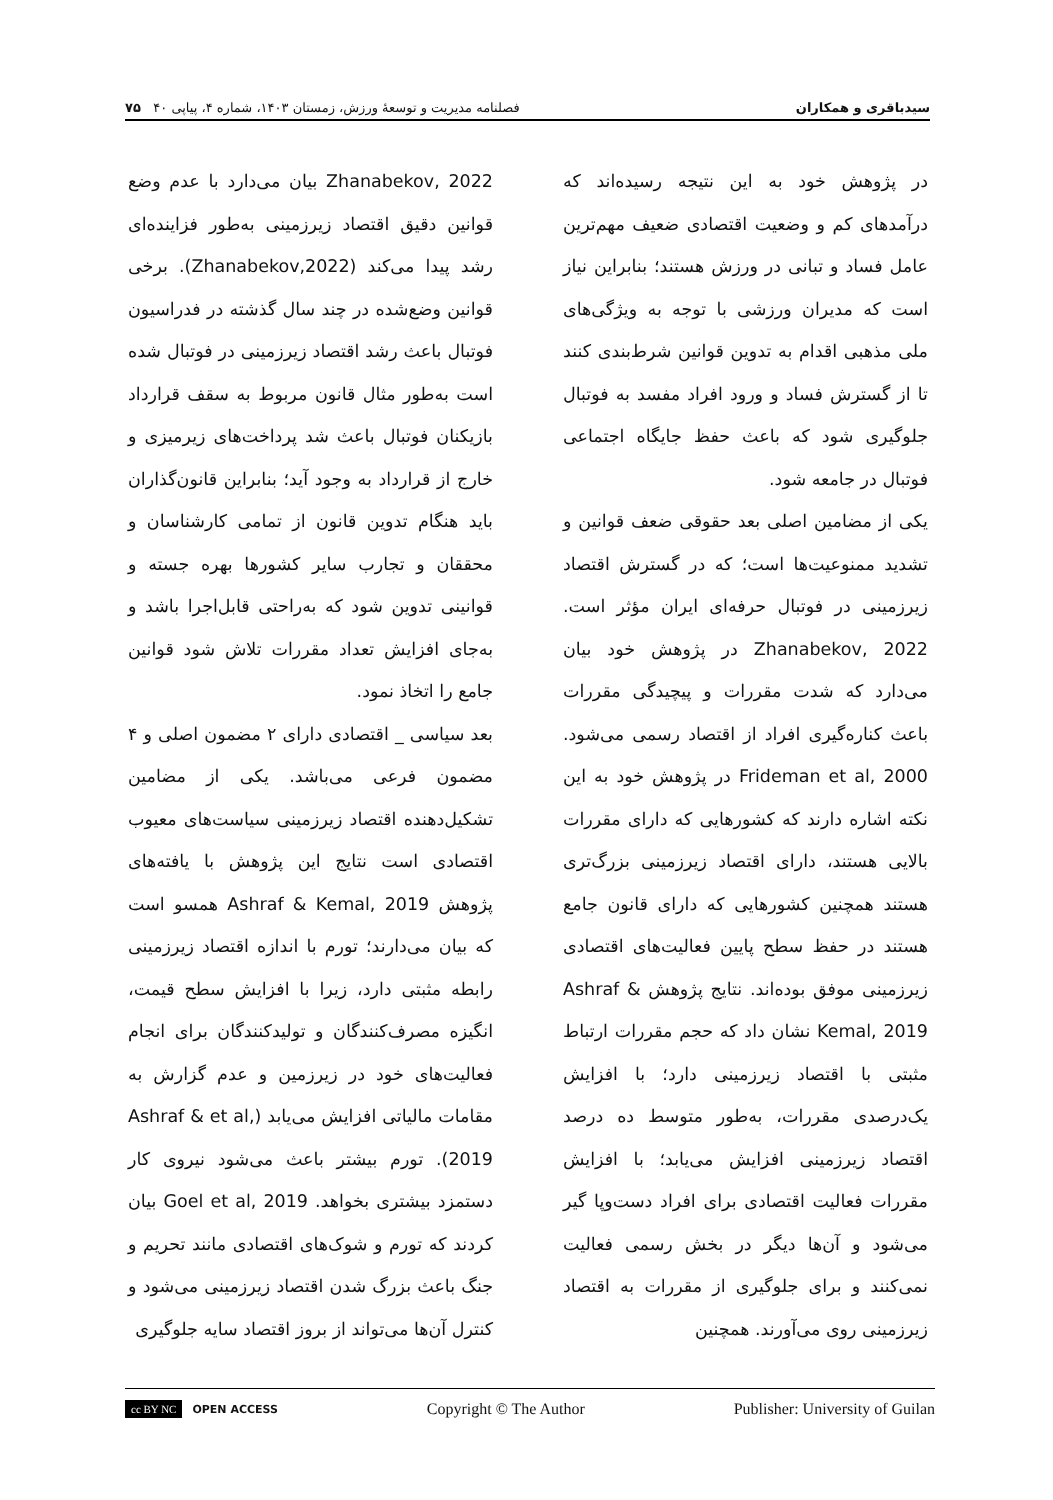سیدباقری و همکاران فصلنامه مدیریت و توسعهٔ ورزش، زمستان ۱۴۰۳، شماره ۴، پیاپی ۴۰ ۷۵
در پژوهش خود به این نتیجه رسیده‌اند که درآمدهای کم و وضعیت اقتصادی ضعیف مهم‌ترین عامل فساد و تبانی در ورزش هستند؛ بنابراین نیاز است که مدیران ورزشی با توجه به ویژگی‌های ملی مذهبی اقدام به تدوین قوانین شرط‌بندی کنند تا از گسترش فساد و ورود افراد مفسد به فوتبال جلوگیری شود که باعث حفظ جایگاه اجتماعی فوتبال در جامعه شود.
یکی از مضامین اصلی بعد حقوقی ضعف قوانین و تشدید ممنوعیت‌ها است؛ که در گسترش اقتصاد زیرزمینی در فوتبال حرفه‌ای ایران مؤثر است. Zhanabekov, 2022 در پژوهش خود بیان می‌دارد که شدت مقررات و پیچیدگی مقررات باعث کناره‌گیری افراد از اقتصاد رسمی می‌شود. Frideman et al, 2000 در پژوهش خود به این نکته اشاره دارند که کشورهایی که دارای مقررات بالایی هستند، دارای اقتصاد زیرزمینی بزرگ‌تری هستند همچنین کشورهایی که دارای قانون جامع هستند در حفظ سطح پایین فعالیت‌های اقتصادی زیرزمینی موفق بوده‌اند. نتایج پژوهش Ashraf & Kemal, 2019 نشان داد که حجم مقررات ارتباط مثبتی با اقتصاد زیرزمینی دارد؛ با افزایش یک‌درصدی مقررات، به‌طور متوسط ده درصد اقتصاد زیرزمینی افزایش می‌یابد؛ با افزایش مقررات فعالیت اقتصادی برای افراد دست‌وپا گیر می‌شود و آن‌ها دیگر در بخش رسمی فعالیت نمی‌کنند و برای جلوگیری از مقررات به اقتصاد زیرزمینی روی می‌آورند. همچنین
Zhanabekov, 2022 بیان می‌دارد با عدم وضع قوانین دقیق اقتصاد زیرزمینی به‌طور فزاینده‌ای رشد پیدا می‌کند (Zhanabekov,2022). برخی قوانین وضع‌شده در چند سال گذشته در فدراسیون فوتبال باعث رشد اقتصاد زیرزمینی در فوتبال شده است به‌طور مثال قانون مربوط به سقف قرارداد بازیکنان فوتبال باعث شد پرداخت‌های زیرمیزی و خارج از قرارداد به وجود آید؛ بنابراین قانون‌گذاران باید هنگام تدوین قانون از تمامی کارشناسان و محققان و تجارب سایر کشورها بهره جسته و قوانینی تدوین شود که به‌راحتی قابل‌اجرا باشد و به‌جای افزایش تعداد مقررات تلاش شود قوانین جامع را اتخاذ نمود.
بعد سیاسی _ اقتصادی دارای ۲ مضمون اصلی و ۴ مضمون فرعی می‌باشد. یکی از مضامین تشکیل‌دهنده اقتصاد زیرزمینی سیاست‌های معیوب اقتصادی است نتایج این پژوهش با یافته‌های پژوهش Ashraf & Kemal, 2019 همسو است که بیان می‌دارند؛ تورم با اندازه اقتصاد زیرزمینی رابطه مثبتی دارد، زیرا با افزایش سطح قیمت، انگیزه مصرف‌کنندگان و تولیدکنندگان برای انجام فعالیت‌های خود در زیرزمین و عدم گزارش به مقامات مالیاتی افزایش می‌یابد (Ashraf & et al, 2019). تورم بیشتر باعث می‌شود نیروی کار دستمزد بیشتری بخواهد. Goel et al, 2019 بیان کردند که تورم و شوک‌های اقتصادی مانند تحریم و جنگ باعث بزرگ شدن اقتصاد زیرزمینی می‌شود و کنترل آن‌ها می‌تواند از بروز اقتصاد سایه جلوگیری
cc BY NC OPEN ACCESS Copyright © The Author Publisher: University of Guilan